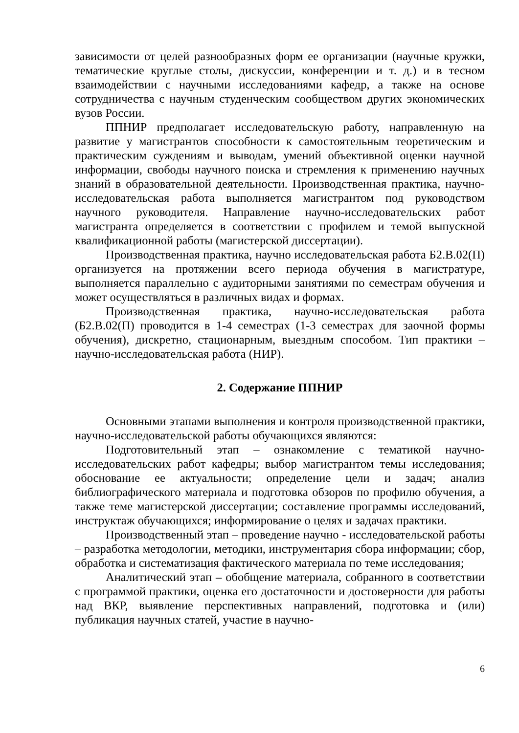зависимости от целей разнообразных форм ее организации (научные кружки, тематические круглые столы, дискуссии, конференции и т. д.) и в тесном взаимодействии с научными исследованиями кафедр, а также на основе сотрудничества с научным студенческим сообществом других экономических вузов России.
ППНИР предполагает исследовательскую работу, направленную на развитие у магистрантов способности к самостоятельным теоретическим и практическим суждениям и выводам, умений объективной оценки научной информации, свободы научного поиска и стремления к применению научных знаний в образовательной деятельности. Производственная практика, научно-исследовательская работа выполняется магистрантом под руководством научного руководителя. Направление научно-исследовательских работ магистранта определяется в соответствии с профилем и темой выпускной квалификационной работы (магистерской диссертации).
Производственная практика, научно исследовательская работа Б2.В.02(П) организуется на протяжении всего периода обучения в магистратуре, выполняется параллельно с аудиторными занятиями по семестрам обучения и может осуществляться в различных видах и формах.
Производственная практика, научно-исследовательская работа (Б2.В.02(П) проводится в 1-4 семестрах (1-3 семестрах для заочной формы обучения), дискретно, стационарным, выездным способом. Тип практики – научно-исследовательская работа (НИР).
2. Содержание ППНИР
Основными этапами выполнения и контроля производственной практики, научно-исследовательской работы обучающихся являются:
Подготовительный этап – ознакомление с тематикой научно-исследовательских работ кафедры; выбор магистрантом темы исследования; обоснование ее актуальности; определение цели и задач; анализ библиографического материала и подготовка обзоров по профилю обучения, а также теме магистерской диссертации; составление программы исследований, инструктаж обучающихся; информирование о целях и задачах практики.
Производственный этап – проведение научно - исследовательской работы – разработка методологии, методики, инструментария сбора информации; сбор, обработка и систематизация фактического материала по теме исследования;
Аналитический этап – обобщение материала, собранного в соответствии с программой практики, оценка его достаточности и достоверности для работы над ВКР, выявление перспективных направлений, подготовка и (или) публикация научных статей, участие в научно-
6